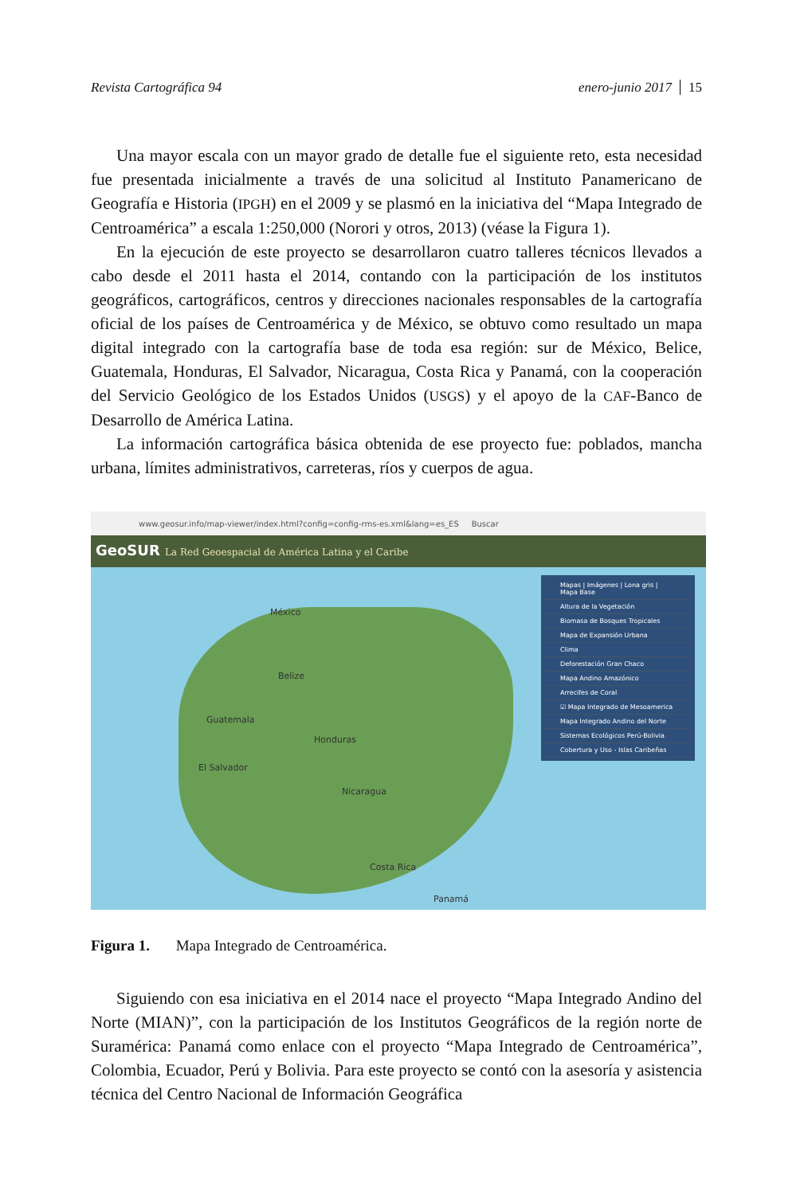Revista Cartográfica 94 enero-junio 2017 15
Una mayor escala con un mayor grado de detalle fue el siguiente reto, esta necesidad fue presentada inicialmente a través de una solicitud al Instituto Panamericano de Geografía e Historia (IPGH) en el 2009 y se plasmó en la iniciativa del “Mapa Integrado de Centroamérica” a escala 1:250,000 (Norori y otros, 2013) (véase la Figura 1).
En la ejecución de este proyecto se desarrollaron cuatro talleres técnicos llevados a cabo desde el 2011 hasta el 2014, contando con la participación de los institutos geográficos, cartográficos, centros y direcciones nacionales responsables de la cartografía oficial de los países de Centroamérica y de México, se obtuvo como resultado un mapa digital integrado con la cartografía base de toda esa región: sur de México, Belice, Guatemala, Honduras, El Salvador, Nicaragua, Costa Rica y Panamá, con la cooperación del Servicio Geológico de los Estados Unidos (USGS) y el apoyo de la CAF-Banco de Desarrollo de América Latina.
La información cartográfica básica obtenida de ese proyecto fue: poblados, mancha urbana, límites administrativos, carreteras, ríos y cuerpos de agua.
www.geosur.info/map-viewer/index.html?config=config-rms-es.xml&lang=es_ES Buscar
GeoSUR La Red Geoespacial de América Latina y el Caribe
México
Belize
Guatemala
Honduras
El Salvador
Nicaragua
Costa Rica
Panamá
Mapas | Imágenes | Lona gris | Mapa Base
Altura de la Vegetación
Biomasa de Bosques Tropicales
Mapa de Expansión Urbana
Clima
Deforestación Gran Chaco
Mapa Andino Amazónico
Arrecifes de Coral
☑ Mapa Integrado de Mesoamerica
Mapa Integrado Andino del Norte
Sistemas Ecológicos Perú-Bolivia
Cobertura y Uso - Islas Caribeñas
Figura 1. Mapa Integrado de Centroamérica.
Siguiendo con esa iniciativa en el 2014 nace el proyecto “Mapa Integrado Andino del Norte (MIAN)”, con la participación de los Institutos Geográficos de la región norte de Suramérica: Panamá como enlace con el proyecto “Mapa Integrado de Centroamérica”, Colombia, Ecuador, Perú y Bolivia. Para este proyecto se contó con la asesoría y asistencia técnica del Centro Nacional de Información Geográfica